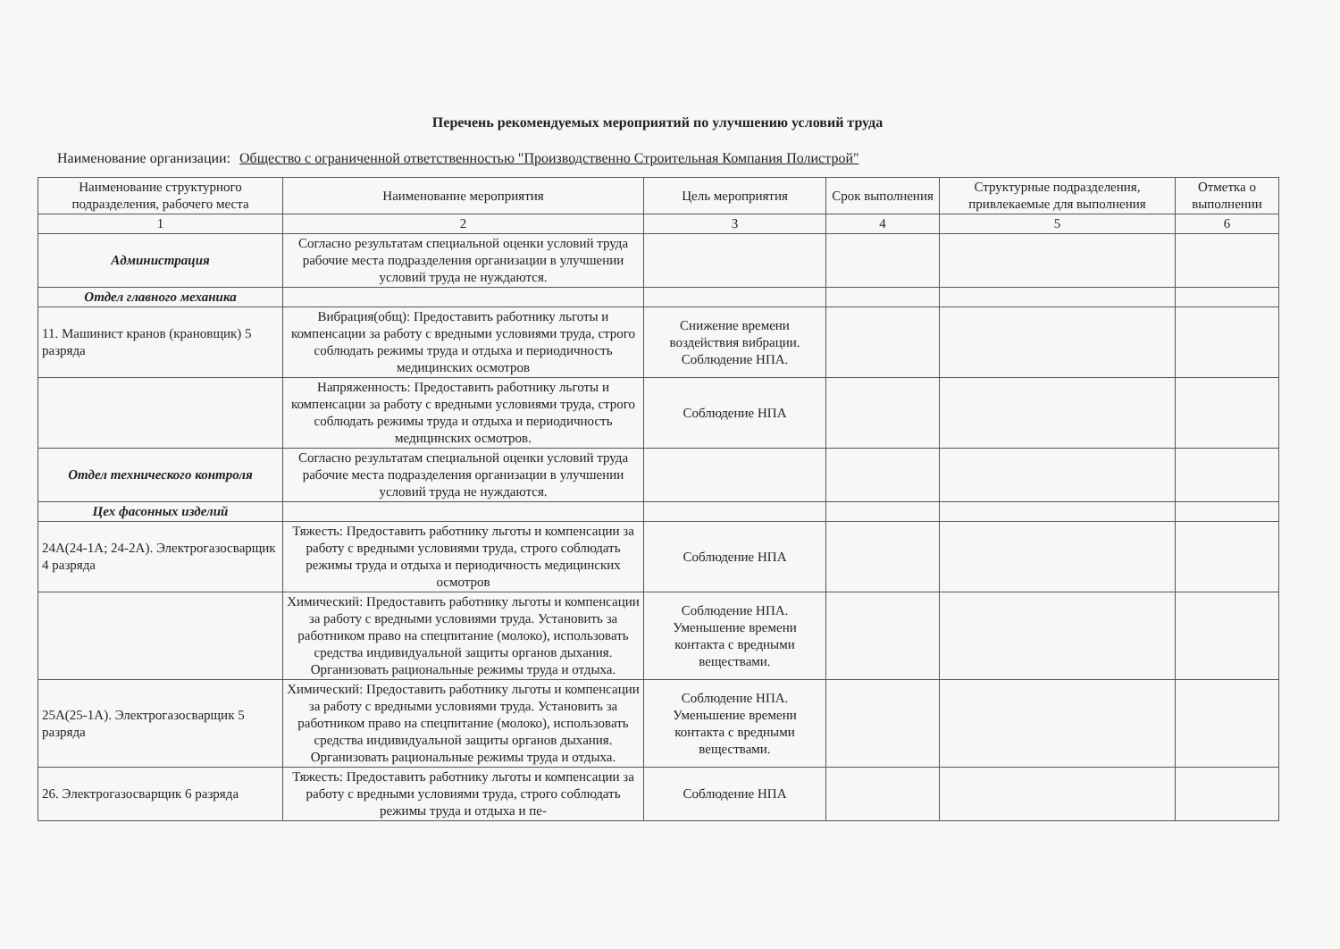Перечень рекомендуемых мероприятий по улучшению условий труда
Наименование организации: Общество с ограниченной ответственностью "Производственно Строительная Компания Полистрой"
| Наименование структурного подразделения, рабочего места | Наименование мероприятия | Цель мероприятия | Срок выполнения | Структурные подразделения, привлекаемые для выполнения | Отметка о выполнении |
| --- | --- | --- | --- | --- | --- |
| 1 | 2 | 3 | 4 | 5 | 6 |
| Администрация | Согласно результатам специальной оценки условий труда рабочие места подразделения организации в улучшении условий труда не нуждаются. | | | | |
| Отдел главного механика | | | | | |
| 11. Машинист кранов (крановщик) 5 разряда | Вибрация(общ): Предоставить работнику льготы и компенсации за работу с вредными условиями труда, строго соблюдать режимы труда и отдыха и периодичность медицинских осмотров | Снижение времени воздействия вибрации. Соблюдение НПА. | | | |
| | Напряженность: Предоставить работнику льготы и компенсации за работу с вредными условиями труда, строго соблюдать режимы труда и отдыха и периодичность медицинских осмотров. | Соблюдение НПА | | | |
| Отдел технического контроля | Согласно результатам специальной оценки условий труда рабочие места подразделения организации в улучшении условий труда не нуждаются. | | | | |
| Цех фасонных изделий | | | | | |
| 24А(24-1А; 24-2А). Электрогазосварщик 4 разряда | Тяжесть: Предоставить работнику льготы и компенсации за работу с вредными условиями труда, строго соблюдать режимы труда и отдыха и периодичность медицинских осмотров | Соблюдение НПА | | | |
| | Химический: Предоставить работнику льготы и компенсации за работу с вредными условиями труда. Установить за работником право на спецпитание (молоко), использовать средства индивидуальной защиты органов дыхания. Организовать рациональные режимы труда и отдыха. | Соблюдение НПА. Уменьшение времени контакта с вредными веществами. | | | |
| 25А(25-1А). Электрогазосварщик 5 разряда | Химический: Предоставить работнику льготы и компенсации за работу с вредными условиями труда. Установить за работником право на спецпитание (молоко), использовать средства индивидуальной защиты органов дыхания. Организовать рациональные режимы труда и отдыха. | Соблюдение НПА. Уменьшение времени контакта с вредными веществами. | | | |
| 26. Электрогазосварщик 6 разряда | Тяжесть: Предоставить работнику льготы и компенсации за работу с вредными условиями труда, строго соблюдать режимы труда и отдыха и пе- | Соблюдение НПА | | | |